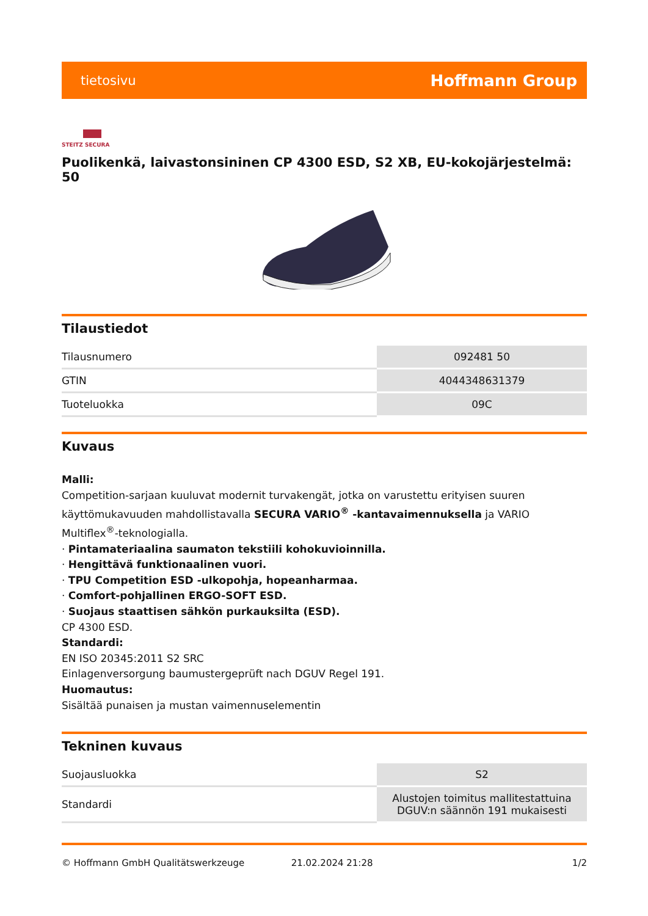tietosivu Hoffmann Group
STEITZ SECURA
Puolikenkä, laivastonsininen CP 4300 ESD, S2 XB, EU-kokojärjestelmä: 50
Tilaustiedot
| Tilausnumero | 092481 50 |
| GTIN | 4044348631379 |
| Tuoteluokka | 09C |
Kuvaus
Malli:
Competition-sarjaan kuuluvat modernit turvakengät, jotka on varustettu erityisen suuren käyttömukavuuden mahdollistavalla SECURA VARIO<sup>®</sup> -kantavaimennuksella ja VARIO Multiflex<sup>®</sup>-teknologialla.
· Pintamateriaalina saumaton tekstiili kohokuvioinnilla.
· Hengittävä funktionaalinen vuori.
· TPU Competition ESD -ulkopohja, hopeanharmaa.
· Comfort-pohjallinen ERGO-SOFT ESD.
· Suojaus staattisen sähkön purkauksilta (ESD).
CP 4300 ESD.
Standardi:
EN ISO 20345:2011 S2 SRC
Einlagenversorgung baumustergeprüft nach DGUV Regel 191.
Huomautus:
Sisältää punaisen ja mustan vaimennuselementin
Tekninen kuvaus
| Suojausluokka | S2 |
| Standardi | Alustojen toimitus mallitestattuina DGUV:n säännön 191 mukaisesti |
© Hoffmann GmbH Qualitätswerkzeuge 21.02.2024 21:28 1/2